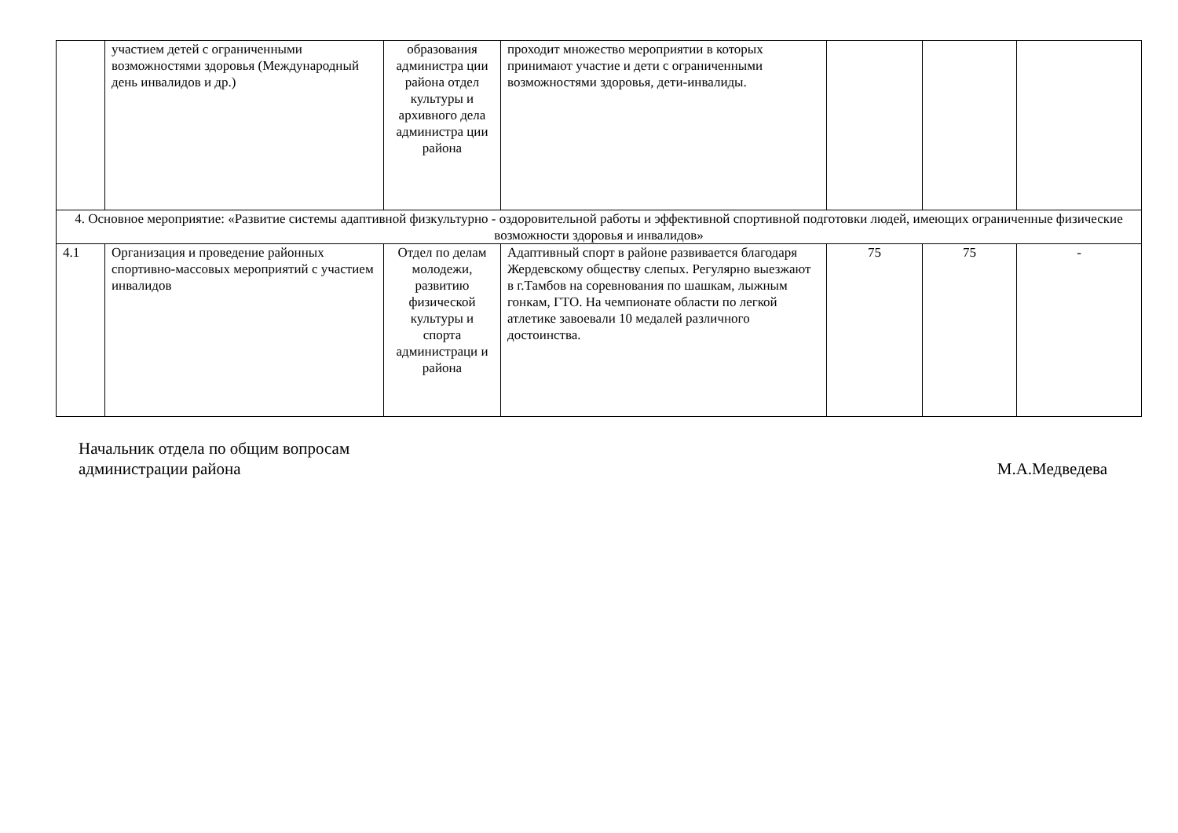| | участием детей с ограниченными возможностями здоровья (Международный день инвалидов и др.) | образования администра ции района отдел культуры и архивного дела администра ции района | проходит множество мероприятии в которых принимают участие и дети с ограниченными возможностями здоровья, дети-инвалиды. | | | |
| 4. Основное мероприятие: «Развитие системы адаптивной физкультурно - оздоровительной работы и эффективной спортивной подготовки людей, имеющих ограниченные физические возможности здоровья и инвалидов» | | | | | | |
| 4.1 | Организация и проведение районных спортивно-массовых мероприятий с участием инвалидов | Отдел по делам молодежи, развитию физической культуры и спорта администраци и района | Адаптивный спорт в районе развивается благодаря Жердевскому обществу слепых. Регулярно выезжают в г.Тамбов на соревнования по шашкам, лыжным гонкам, ГТО. На чемпионате области по легкой атлетике завоевали 10 медалей различного достоинства. | 75 | 75 | - |
Начальник отдела по общим вопросам
администрации района
М.А.Медведева